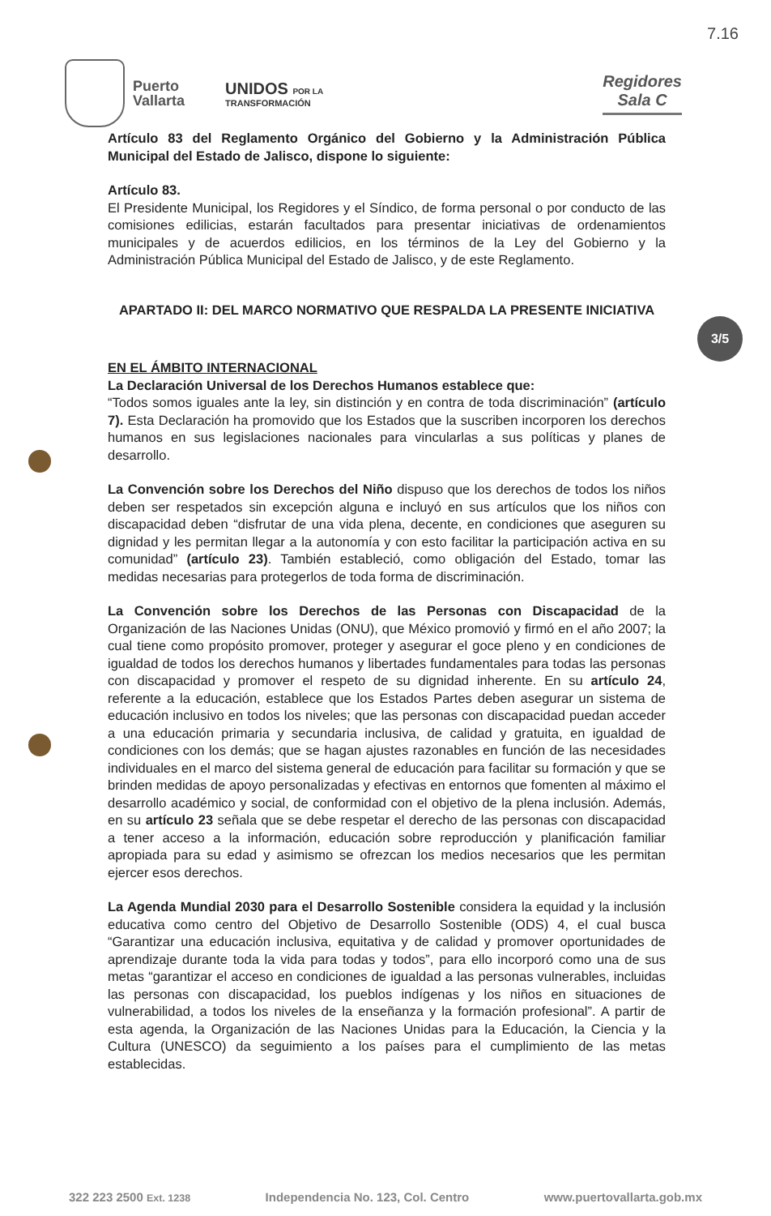7.16
Puerto
Vallarta
UNIDOS POR LA
TRANSFORMACIÓN
Regidores
Sala C
Artículo 83 del Reglamento Orgánico del Gobierno y la Administración Pública Municipal del Estado de Jalisco, dispone lo siguiente:
Artículo 83.
El Presidente Municipal, los Regidores y el Síndico, de forma personal o por conducto de las comisiones edilicias, estarán facultados para presentar iniciativas de ordenamientos municipales y de acuerdos edilicios, en los términos de la Ley del Gobierno y la Administración Pública Municipal del Estado de Jalisco, y de este Reglamento.
APARTADO II: DEL MARCO NORMATIVO QUE RESPALDA LA PRESENTE INICIATIVA
EN EL ÁMBITO INTERNACIONAL
La Declaración Universal de los Derechos Humanos establece que:
“Todos somos iguales ante la ley, sin distinción y en contra de toda discriminación” (artículo 7). Esta Declaración ha promovido que los Estados que la suscriben incorporen los derechos humanos en sus legislaciones nacionales para vincularlas a sus políticas y planes de desarrollo.
La Convención sobre los Derechos del Niño dispuso que los derechos de todos los niños deben ser respetados sin excepción alguna e incluyó en sus artículos que los niños con discapacidad deben “disfrutar de una vida plena, decente, en condiciones que aseguren su dignidad y les permitan llegar a la autonomía y con esto facilitar la participación activa en su comunidad” (artículo 23). También estableció, como obligación del Estado, tomar las medidas necesarias para protegerlos de toda forma de discriminación.
La Convención sobre los Derechos de las Personas con Discapacidad de la Organización de las Naciones Unidas (ONU), que México promovió y firmó en el año 2007; la cual tiene como propósito promover, proteger y asegurar el goce pleno y en condiciones de igualdad de todos los derechos humanos y libertades fundamentales para todas las personas con discapacidad y promover el respeto de su dignidad inherente. En su artículo 24, referente a la educación, establece que los Estados Partes deben asegurar un sistema de educación inclusivo en todos los niveles; que las personas con discapacidad puedan acceder a una educación primaria y secundaria inclusiva, de calidad y gratuita, en igualdad de condiciones con los demás; que se hagan ajustes razonables en función de las necesidades individuales en el marco del sistema general de educación para facilitar su formación y que se brinden medidas de apoyo personalizadas y efectivas en entornos que fomenten al máximo el desarrollo académico y social, de conformidad con el objetivo de la plena inclusión. Además, en su artículo 23 señala que se debe respetar el derecho de las personas con discapacidad a tener acceso a la información, educación sobre reproducción y planificación familiar apropiada para su edad y asimismo se ofrezcan los medios necesarios que les permitan ejercer esos derechos.
La Agenda Mundial 2030 para el Desarrollo Sostenible considera la equidad y la inclusión educativa como centro del Objetivo de Desarrollo Sostenible (ODS) 4, el cual busca “Garantizar una educación inclusiva, equitativa y de calidad y promover oportunidades de aprendizaje durante toda la vida para todas y todos”, para ello incorporó como una de sus metas “garantizar el acceso en condiciones de igualdad a las personas vulnerables, incluidas las personas con discapacidad, los pueblos indígenas y los niños en situaciones de vulnerabilidad, a todos los niveles de la enseñanza y la formación profesional”. A partir de esta agenda, la Organización de las Naciones Unidas para la Educación, la Ciencia y la Cultura (UNESCO) da seguimiento a los países para el cumplimiento de las metas establecidas.
3/5
322 223 2500 Ext. 1238 Independencia No. 123, Col. Centro www.puertovallarta.gob.mx